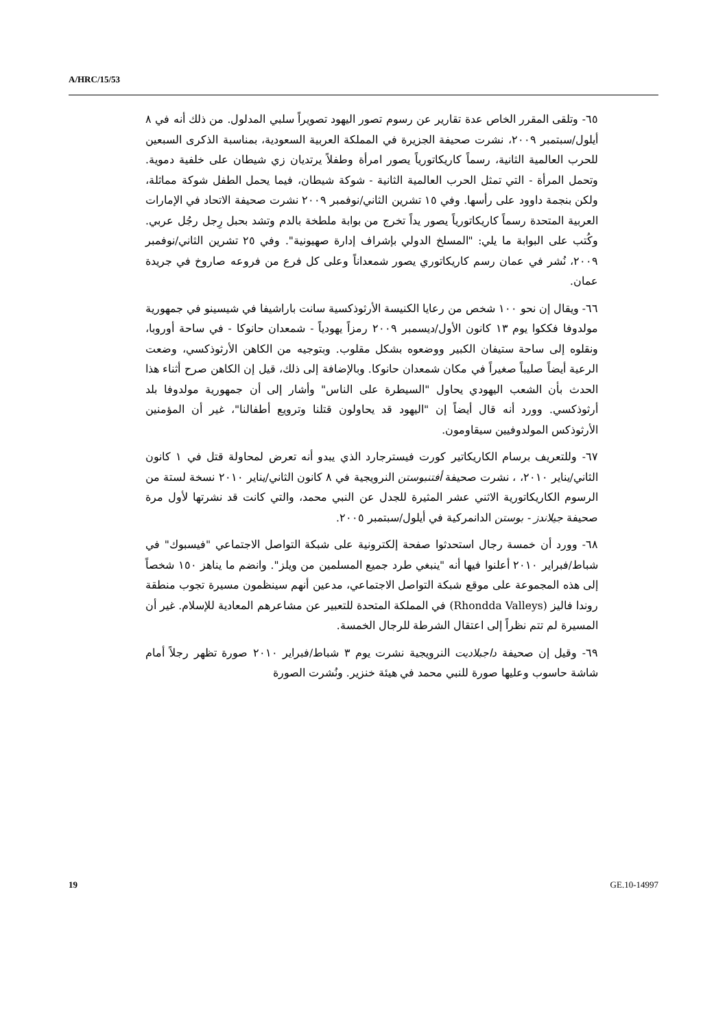A/HRC/15/53
٦٥- وتلقى المقرر الخاص عدة تقارير عن رسوم تصور اليهود تصويراً سلبي المدلول. من ذلك أنه في ٨ أيلول/سبتمبر ٢٠٠٩، نشرت صحيفة الجزيرة في المملكة العربية السعودية، بمناسبة الذكرى السبعين للحرب العالمية الثانية، رسماً كاريكاتورياً يصور امرأة وطفلاً يرتديان زي شيطان على خلفية دموية. وتحمل المرأة - التي تمثل الحرب العالمية الثانية - شوكة شيطان، فيما يحمل الطفل شوكة مماثلة، ولكن بنجمة داوود على رأسها. وفي ١٥ تشرين الثاني/نوفمبر ٢٠٠٩ نشرت صحيفة الاتحاد في الإمارات العربية المتحدة رسماً كاريكاتورياً يصور يداً تخرج من بوابة ملطخة بالدم وتشد بحبل رِجل رجُل عربي. وكُتب على البوابة ما يلي: "المسلخ الدولي بإشراف إدارة صهيونية". وفي ٢٥ تشرين الثاني/نوفمبر ٢٠٠٩، نُشر في عمان رسم كاريكاتوري يصور شمعداناً وعلى كل فرع من فروعه صاروخ في جريدة عمان.
٦٦- ويقال إن نحو ١٠٠ شخص من رعايا الكنيسة الأرثوذكسية سانت باراشيفا في شيسينو في جمهورية مولدوفا فككوا يوم ١٣ كانون الأول/ديسمبر ٢٠٠٩ رمزاً يهودياً - شمعدان حانوكا - في ساحة أوروبا، ونقلوه إلى ساحة ستيفان الكبير ووضعوه بشكل مقلوب. وبتوجيه من الكاهن الأرثوذكسي، وضعت الرعية أيضاً صليباً صغيراً في مكان شمعدان حانوكا. وبالإضافة إلى ذلك، قيل إن الكاهن صرح أثناء هذا الحدث بأن الشعب اليهودي يحاول "السيطرة على الناس" وأشار إلى أن جمهورية مولدوفا بلد أرثوذكسي. وورد أنه قال أيضاً إن "اليهود قد يحاولون قتلنا وترويع أطفالنا"، غير أن المؤمنين الأرثوذكس المولدوفيين سيقاومون.
٦٧- وللتعريف برسام الكاريكاتير كورت فيسترجارد الذي يبدو أنه تعرض لمحاولة قتل في ١ كانون الثاني/يناير ٢٠١٠، ، نشرت صحيفة أفتنبوستن النرويجية في ٨ كانون الثاني/يناير ٢٠١٠ نسخة لستة من الرسوم الكاريكاتورية الاثني عشر المثيرة للجدل عن النبي محمد، والتي كانت قد نشرتها لأول مرة صحيفة جيلاندز - بوستن الدانمركية في أيلول/سبتمبر ٢٠٠٥.
٦٨- وورد أن خمسة رجال استحدثوا صفحة إلكترونية على شبكة التواصل الاجتماعي "فيسبوك" في شباط/فبراير ٢٠١٠ أعلنوا فيها أنه "ينبغي طرد جميع المسلمين من ويلز". وانضم ما يناهز ١٥٠ شخصاً إلى هذه المجموعة على موقع شبكة التواصل الاجتماعي، مدعين أنهم سينظمون مسيرة تجوب منطقة روندا فاليز (Rhondda Valleys) في المملكة المتحدة للتعبير عن مشاعرهم المعادية للإسلام. غير أن المسيرة لم تتم نظراً إلى اعتقال الشرطة للرجال الخمسة.
٦٩- وقيل إن صحيفة داجبلاديت النرويجية نشرت يوم ٣ شباط/فبراير ٢٠١٠ صورة تظهر رجلاً أمام شاشة حاسوب وعليها صورة للنبي محمد في هيئة خنزير. ونُشرت الصورة
19 GE.10-14997